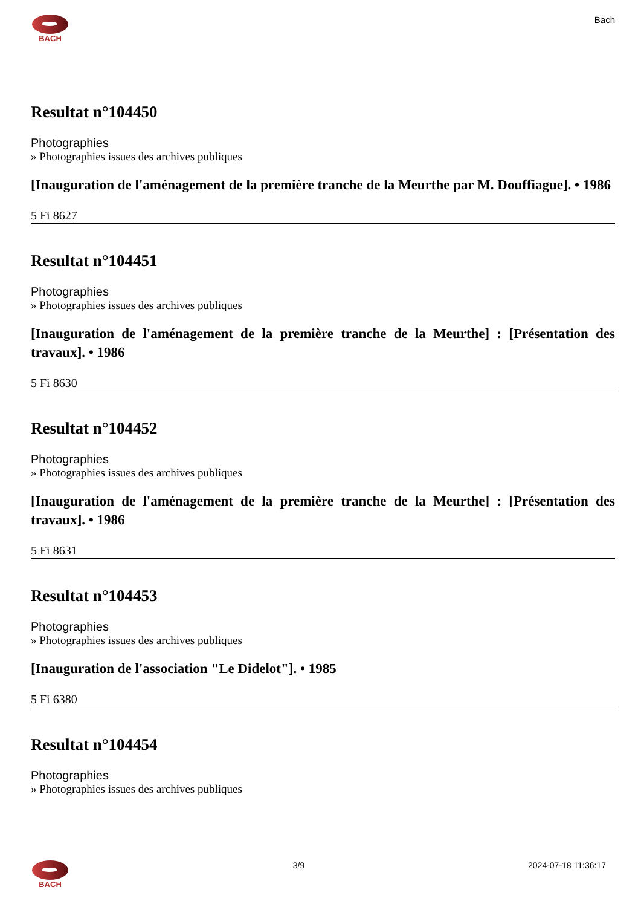BACH
Bach
Resultat n°104450
Photographies
» Photographies issues des archives publiques
[Inauguration de l'aménagement de la première tranche de la Meurthe par M. Douffiague]. • 1986
5 Fi 8627
Resultat n°104451
Photographies
» Photographies issues des archives publiques
[Inauguration de l'aménagement de la première tranche de la Meurthe] : [Présentation des travaux]. • 1986
5 Fi 8630
Resultat n°104452
Photographies
» Photographies issues des archives publiques
[Inauguration de l'aménagement de la première tranche de la Meurthe] : [Présentation des travaux]. • 1986
5 Fi 8631
Resultat n°104453
Photographies
» Photographies issues des archives publiques
[Inauguration de l'association "Le Didelot"]. • 1985
5 Fi 6380
Resultat n°104454
Photographies
» Photographies issues des archives publiques
BACH 3/9 2024-07-18 11:36:17